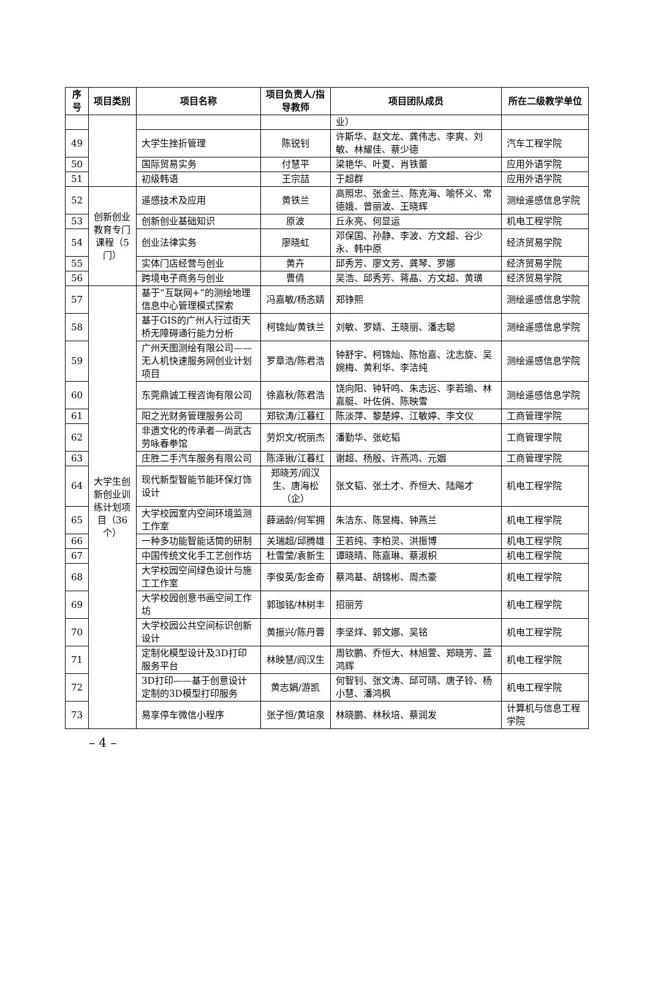| 序号 | 项目类别 | 项目名称 | 项目负责人/指导教师 | 项目团队成员 | 所在二级教学单位 |
| --- | --- | --- | --- | --- | --- |
| | | | | 业） | |
| 49 | | 大学生挫折管理 | 陈锐钊 | 许斯华、赵文龙、龚伟志、李爽、刘敏、林耀佳、蔡少德 | 汽车工程学院 |
| 50 | | 国际贸易实务 | 付慧平 | 梁艳华、叶夏、肖铁蕾 | 应用外语学院 |
| 51 | | 初级韩语 | 王宗喆 | 于超群 | 应用外语学院 |
| 52 | 创新创业教育专门课程（5门） | 遥感技术及应用 | 黄铁兰 | 高照忠、张金兰、陈克海、喻怀义、常德娥、曾丽波、王晓辉 | 测绘遥感信息学院 |
| 53 | | 创新创业基础知识 | 原波 | 丘永亮、何显运 | 机电工程学院 |
| 54 | | 创业法律实务 | 廖晓虹 | 邓保国、孙静、李波、方文超、谷少永、韩中原 | 经济贸易学院 |
| 55 | | 实体门店经营与创业 | 黄卉 | 邱秀芳、廖文芳、龚琴、罗娜 | 经济贸易学院 |
| 56 | | 跨境电子商务与创业 | 曹倩 | 吴浩、邱秀芳、蒋晶、方文超、黄璜 | 经济贸易学院 |
| 57 | 大学生创新创业训练计划项目（36个） | 基于“互联网+”的测绘地理信息中心管理模式探索 | 冯嘉敏/杨忞婧 | 郑铮熙 | 测绘遥感信息学院 |
| 58 | | 基于GIS的广州人行过街天桥无障碍通行能力分析 | 柯锦灿/黄铁兰 | 刘敏、罗婧、王晓丽、潘志聪 | 测绘遥感信息学院 |
| 59 | | 广州天图测绘有限公司——无人机快速服务网创业计划项目 | 罗章浩/陈君浩 | 钟舒宇、柯锦灿、陈怡嘉、沈志旋、吴婉梅、黄利华、李洁纯 | 测绘遥感信息学院 |
| 60 | | 东莞鼎诚工程咨询有限公司 | 徐嘉秋/陈君浩 | 饶向阳、钟轩鸣、朱志远、李若瑜、林嘉艇、叶佐俏、陈映雪 | 测绘遥感信息学院 |
| 61 | | 阳之光财务管理服务公司 | 郑钦涛/江暮红 | 陈淡萍、黎楚婷、江敏婷、李文仪 | 工商管理学院 |
| 62 | | 非遗文化的传承者—尚武古劳咏春拳馆 | 劳炽文/祝丽杰 | 潘勤华、张屹韬 | 工商管理学院 |
| 63 | | 庄胜二手汽车服务有限公司 | 陈泽锹/江暮红 | 谢超、杨殷、许燕鸿、元姻 | 工商管理学院 |
| 64 | | 现代新型智能节能环保灯饰设计 | 郑晓芳/阎汉生、唐海松（企） | 张文韬、张土才、乔恒大、陆飚才 | 机电工程学院 |
| 65 | | 大学校园室内空间环境监测工作室 | 薛涵龄/何军拥 | 朱洁东、陈昱梅、钟燕兰 | 机电工程学院 |
| 66 | | 一种多功能智能话筒的研制 | 关瑞超/邱腾雄 | 王若纯、李柏灵、洪振博 | 机电工程学院 |
| 67 | | 中国传统文化手工艺创作坊 | 杜雪莹/袁新生 | 谭晓晴、陈嘉琳、蔡淑枳 | 机电工程学院 |
| 68 | | 大学校园空间绿色设计与施工工作室 | 李俊英/彭金奇 | 蔡鸿基、胡锦彬、周杰豪 | 机电工程学院 |
| 69 | | 大学校园创意书画空间工作坊 | 郭珈铭/林树丰 | 招丽芳 | 机电工程学院 |
| 70 | | 大学校园公共空间标识创新设计 | 黄振兴/陈丹蓉 | 李坚烊、郭文娜、吴铭 | 机电工程学院 |
| 71 | | 定制化模型设计及3D打印服务平台 | 林映慧/阎汉生 | 周钦鹏、乔恒大、林旭萱、郑晓芳、蓝鸿辉 | 机电工程学院 |
| 72 | | 3D打印——基于创意设计定制的3D模型打印服务 | 黄志娟/游凯 | 何智钊、张文涛、邱可晴、唐子铃、杨小慧、潘鸿枫 | 机电工程学院 |
| 73 | | 易享停车微信小程序 | 张子恒/黄培泉 | 林晓鹏、林秋培、蔡润发 | 计算机与信息工程学院 |
– 4 –